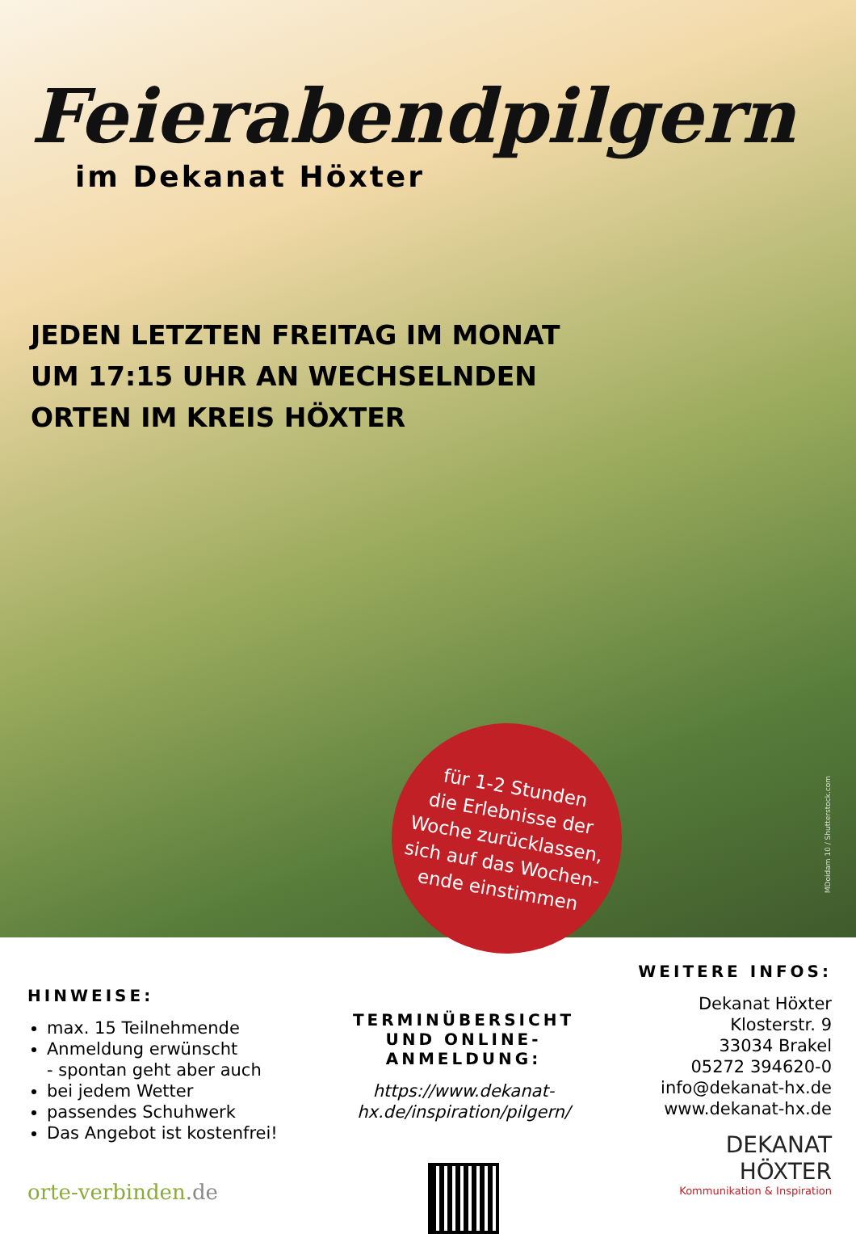Feierabendpilgern
im Dekanat Höxter
JEDEN LETZTEN FREITAG IM MONAT
UM 17:15 UHR AN WECHSELNDEN
ORTEN IM KREIS HÖXTER
für 1-2 Stunden
die Erlebnisse der
Woche zurücklassen,
sich auf das Wochen-
ende einstimmen
MDoidam 10 / Shutterstock.com
HINWEISE:
max. 15 Teilnehmende
Anmeldung erwünscht
- spontan geht aber auch
bei jedem Wetter
passendes Schuhwerk
Das Angebot ist kostenfrei!
orte-verbinden.de
TERMINÜBERSICHT UND ONLINE-ANMELDUNG:
https://www.dekanat-
hx.de/inspiration/pilgern/
WEITERE INFOS:
Dekanat Höxter
Klosterstr. 9
33034 Brakel
05272 394620-0
info@dekanat-hx.de
www.dekanat-hx.de
DEKANAT
HÖXTER
Kommunikation & Inspiration